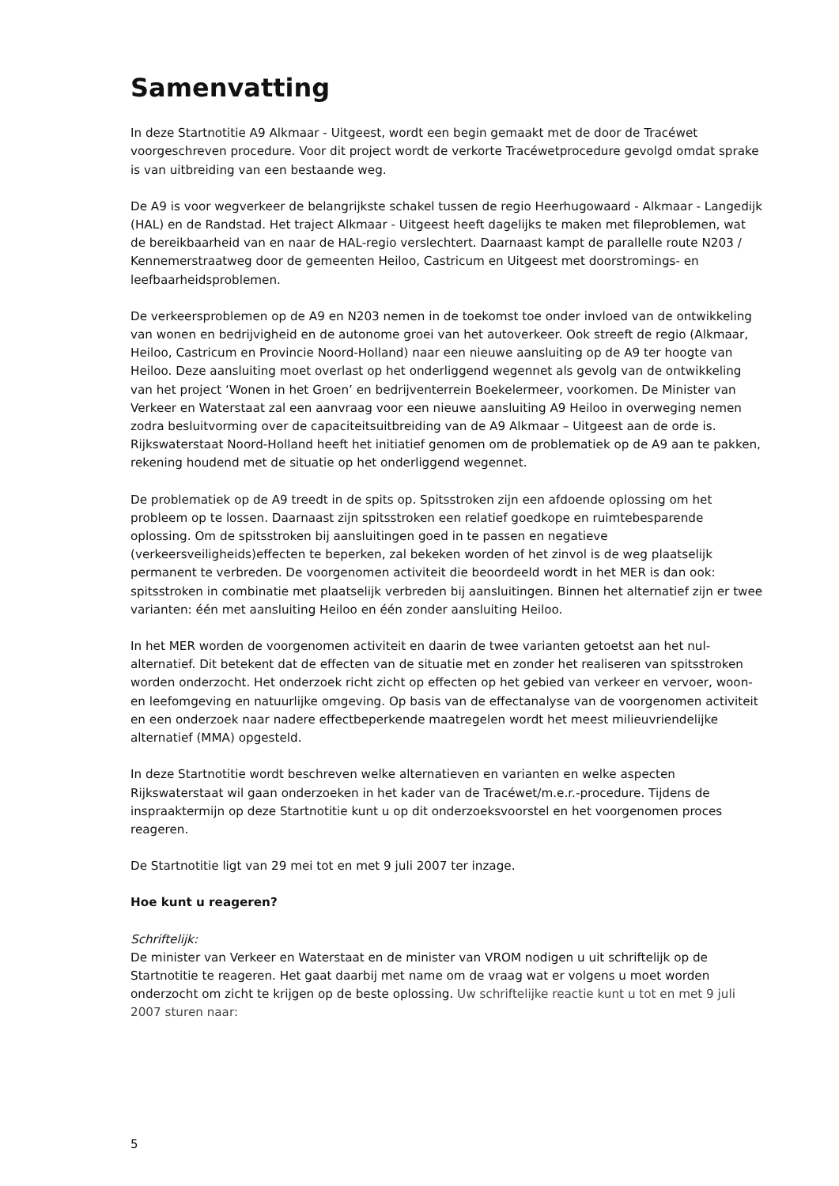Samenvatting
In deze Startnotitie A9 Alkmaar - Uitgeest, wordt een begin gemaakt met de door de Tracéwet voorgeschreven procedure. Voor dit project wordt de verkorte Tracéwetprocedure gevolgd omdat sprake is van uitbreiding van een bestaande weg.
De A9 is voor wegverkeer de belangrijkste schakel tussen de regio Heerhugowaard - Alkmaar - Langedijk (HAL) en de Randstad. Het traject Alkmaar - Uitgeest heeft dagelijks te maken met fileproblemen, wat de bereikbaarheid van en naar de HAL-regio verslechtert. Daarnaast kampt de parallelle route N203 / Kennemerstraatweg door de gemeenten Heiloo, Castricum en Uitgeest met doorstromings- en leefbaarheidsproblemen.
De verkeersproblemen op de A9 en N203 nemen in de toekomst toe onder invloed van de ontwikkeling van wonen en bedrijvigheid en de autonome groei van het autoverkeer. Ook streeft de regio (Alkmaar, Heiloo, Castricum en Provincie Noord-Holland) naar een nieuwe aansluiting op de A9 ter hoogte van Heiloo. Deze aansluiting moet overlast op het onderliggend wegennet als gevolg van de ontwikkeling van het project ‘Wonen in het Groen’ en bedrijventerrein Boekelermeer, voorkomen. De Minister van Verkeer en Waterstaat zal een aanvraag voor een nieuwe aansluiting A9 Heiloo in overweging nemen zodra besluitvorming over de capaciteitsuitbreiding van de A9 Alkmaar – Uitgeest aan de orde is. Rijkswaterstaat Noord-Holland heeft het initiatief genomen om de problematiek op de A9 aan te pakken, rekening houdend met de situatie op het onderliggend wegennet.
De problematiek op de A9 treedt in de spits op. Spitsstroken zijn een afdoende oplossing om het probleem op te lossen. Daarnaast zijn spitsstroken een relatief goedkope en ruimtebesparende oplossing. Om de spitsstroken bij aansluitingen goed in te passen en negatieve (verkeersveiligheids)effecten te beperken, zal bekeken worden of het zinvol is de weg plaatselijk permanent te verbreden. De voorgenomen activiteit die beoordeeld wordt in het MER is dan ook: spitsstroken in combinatie met plaatselijk verbreden bij aansluitingen. Binnen het alternatief zijn er twee varianten: één met aansluiting Heiloo en één zonder aansluiting Heiloo.
In het MER worden de voorgenomen activiteit en daarin de twee varianten getoetst aan het nul-alternatief. Dit betekent dat de effecten van de situatie met en zonder het realiseren van spitsstroken worden onderzocht. Het onderzoek richt zicht op effecten op het gebied van verkeer en vervoer, woon- en leefomgeving en natuurlijke omgeving. Op basis van de effectanalyse van de voorgenomen activiteit en een onderzoek naar nadere effectbeperkende maatregelen wordt het meest milieuvriendelijke alternatief (MMA) opgesteld.
In deze Startnotitie wordt beschreven welke alternatieven en varianten en welke aspecten Rijkswaterstaat wil gaan onderzoeken in het kader van de Tracéwet/m.e.r.-procedure. Tijdens de inspraaktermijn op deze Startnotitie kunt u op dit onderzoeksvoorstel en het voorgenomen proces reageren.
De Startnotitie ligt van 29 mei tot en met 9 juli 2007 ter inzage.
Hoe kunt u reageren?
Schriftelijk:
De minister van Verkeer en Waterstaat en de minister van VROM nodigen u uit schriftelijk op de Startnotitie te reageren. Het gaat daarbij met name om de vraag wat er volgens u moet worden onderzocht om zicht te krijgen op de beste oplossing. Uw schriftelijke reactie kunt u tot en met 9 juli 2007 sturen naar:
5